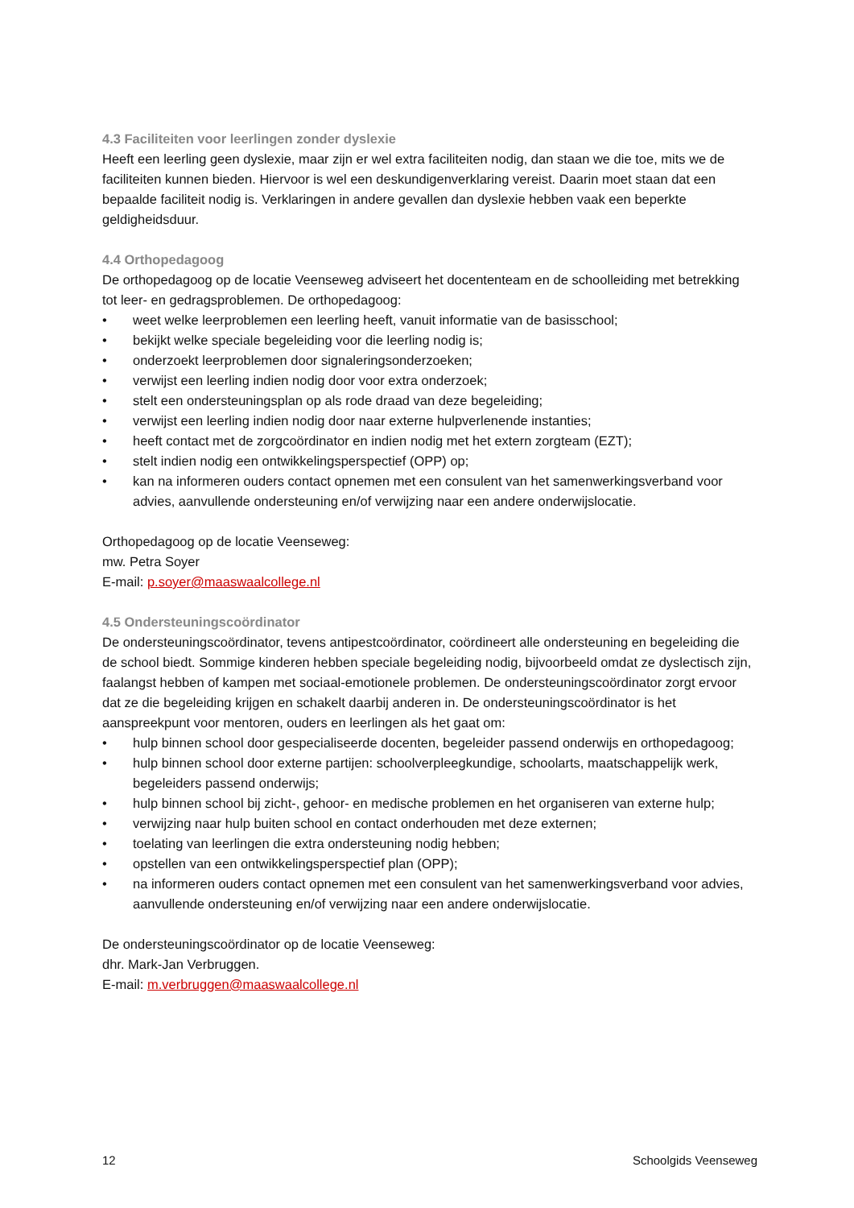4.3 Faciliteiten voor leerlingen zonder dyslexie
Heeft een leerling geen dyslexie, maar zijn er wel extra faciliteiten nodig, dan staan we die toe, mits we de faciliteiten kunnen bieden. Hiervoor is wel een deskundigenverklaring vereist. Daarin moet staan dat een bepaalde faciliteit nodig is. Verklaringen in andere gevallen dan dyslexie hebben vaak een beperkte geldigheidsduur.
4.4 Orthopedagoog
De orthopedagoog op de locatie Veenseweg adviseert het docententeam en de schoolleiding met betrekking tot leer- en gedragsproblemen. De orthopedagoog:
• weet welke leerproblemen een leerling heeft, vanuit informatie van de basisschool;
• bekijkt welke speciale begeleiding voor die leerling nodig is;
• onderzoekt leerproblemen door signaleringsonderzoeken;
• verwijst een leerling indien nodig door voor extra onderzoek;
• stelt een ondersteuningsplan op als rode draad van deze begeleiding;
• verwijst een leerling indien nodig door naar externe hulpverlenende instanties;
• heeft contact met de zorgcoördinator en indien nodig met het extern zorgteam (EZT);
• stelt indien nodig een ontwikkelingsperspectief (OPP) op;
• kan na informeren ouders contact opnemen met een consulent van het samenwerkingsverband voor advies, aanvullende ondersteuning en/of verwijzing naar een andere onderwijslocatie.
Orthopedagoog op de locatie Veenseweg:
mw. Petra Soyer
E-mail: p.soyer@maaswaalcollege.nl
4.5 Ondersteuningscoördinator
De ondersteuningscoördinator, tevens antipestcoördinator, coördineert alle ondersteuning en begeleiding die de school biedt. Sommige kinderen hebben speciale begeleiding nodig, bijvoorbeeld omdat ze dyslectisch zijn, faalangst hebben of kampen met sociaal-emotionele problemen. De ondersteuningscoördinator zorgt ervoor dat ze die begeleiding krijgen en schakelt daarbij anderen in. De ondersteuningscoördinator is het aanspreekpunt voor mentoren, ouders en leerlingen als het gaat om:
• hulp binnen school door gespecialiseerde docenten, begeleider passend onderwijs en orthopedagoog;
• hulp binnen school door externe partijen: schoolverpleegkundige, schoolarts, maatschappelijk werk, begeleiders passend onderwijs;
• hulp binnen school bij zicht-, gehoor- en medische problemen en het organiseren van externe hulp;
• verwijzing naar hulp buiten school en contact onderhouden met deze externen;
• toelating van leerlingen die extra ondersteuning nodig hebben;
• opstellen van een ontwikkelingsperspectief plan (OPP);
• na informeren ouders contact opnemen met een consulent van het samenwerkingsverband voor advies, aanvullende ondersteuning en/of verwijzing naar een andere onderwijslocatie.
De ondersteuningscoördinator op de locatie Veenseweg:
dhr. Mark-Jan Verbruggen.
E-mail: m.verbruggen@maaswaalcollege.nl
12 Schoolgids Veenseweg